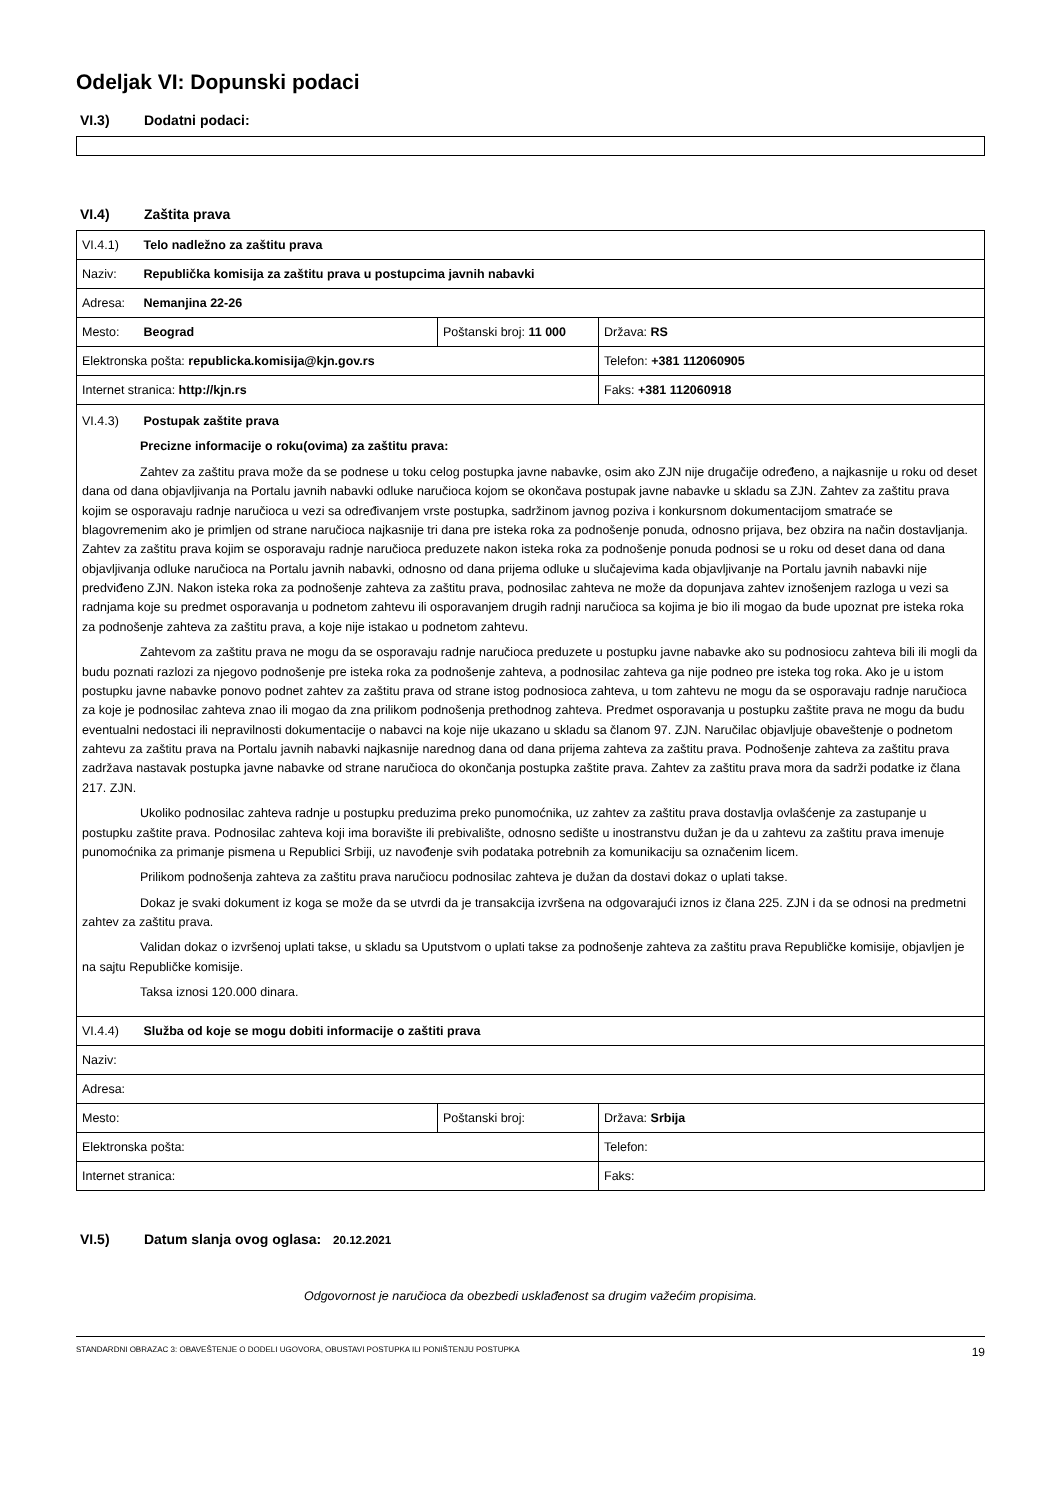Odeljak VI: Dopunski podaci
VI.3) Dodatni podaci:
VI.4) Zaštita prava
| VI.4.1) Telo nadležno za zaštitu prava | | |
| Naziv: Republička komisija za zaštitu prava u postupcima javnih nabavki | | |
| Adresa: Nemanjina 22-26 | | |
| Mesto: Beograd | Poštanski broj: 11 000 | Država: RS |
| Elektronska pošta: republicka.komisija@kjn.gov.rs | | Telefon: +381 112060905 |
| Internet stranica: http://kjn.rs | | Faks: +381 112060918 |
| VI.4.3) Postupak zaštite prava Precizne informacije o roku(ovima) za zaštitu prava: Zahtev za zaštitu prava može da se podnese u toku celog postupka javne nabavke, osim ako ZJN nije drugačije određeno, a najkasnije u roku od deset dana od dana objavljivanja na Portalu javnih nabavki odluke naručioca kojom se okončava postupak javne nabavke u skladu sa ZJN. Zahtev za zaštitu prava kojim se osporavaju radnje naručioca u vezi sa određivanjem vrste postupka, sadržinom javnog poziva i konkursnom dokumentacijom smatraće se blagovremenim ako je primljen od strane naručioca najkasnije tri dana pre isteka roka za podnošenje ponuda, odnosno prijava, bez obzira na način dostavljanja. Zahtev za zaštitu prava kojim se osporavaju radnje naručioca preduzete nakon isteka roka za podnošenje ponuda podnosi se u roku od deset dana od dana objavljivanja odluke naručioca na Portalu javnih nabavki, odnosno od dana prijema odluke u slučajevima kada objavljivanje na Portalu javnih nabavki nije predviđeno ZJN. Nakon isteka roka za podnošenje zahteva za zaštitu prava, podnosilac zahteva ne može da dopunjava zahtev iznošenjem razloga u vezi sa radnjama koje su predmet osporavanja u podnetom zahtevu ili osporavanjem drugih radnji naručioca sa kojima je bio ili mogao da bude upoznat pre isteka roka za podnošenje zahteva za zaštitu prava, a koje nije istakao u podnetom zahtevu. Zahtevom za zaštitu prava ne mogu da se osporavaju radnje naručioca preduzete u postupku javne nabavke ako su podnosiocu zahteva bili ili mogli da budu poznati razlozi za njegovo podnošenje pre isteka roka za podnošenje zahteva, a podnosilac zahteva ga nije podneo pre isteka tog roka. Ako je u istom postupku javne nabavke ponovo podnet zahtev za zaštitu prava od strane istog podnosioca zahteva, u tom zahtevu ne mogu da se osporavaju radnje naručioca za koje je podnosilac zahteva znao ili mogao da zna prilikom podnošenja prethodnog zahteva. Predmet osporavanja u postupku zaštite prava ne mogu da budu eventualni nedostaci ili nepravilnosti dokumentacije o nabavci na koje nije ukazano u skladu sa članom 97. ZJN. Naručilac objavljuje obaveštenje o podnetom zahtevu za zaštitu prava na Portalu javnih nabavki najkasnije narednog dana od dana prijema zahteva za zaštitu prava. Podnošenje zahteva za zaštitu prava zadržava nastavak postupka javne nabavke od strane naručioca do okončanja postupka zaštite prava. Zahtev za zaštitu prava mora da sadrži podatke iz člana 217. ZJN. Ukoliko podnosilac zahteva radnje u postupku preduzima preko punomoćnika, uz zahtev za zaštitu prava dostavlja ovlašćenje za zastupanje u postupku zaštite prava. Podnosilac zahteva koji ima boravište ili prebivalište, odnosno sedište u inostranstvu dužan je da u zahtevu za zaštitu prava imenuje punomoćnika za primanje pismena u Republici Srbiji, uz navođenje svih podataka potrebnih za komunikaciju sa označenim licem. Prilikom podnošenja zahteva za zaštitu prava naručiocu podnosilac zahteva je dužan da dostavi dokaz o uplati takse. Dokaz je svaki dokument iz koga se može da se utvrdi da je transakcija izvršena na odgovarajući iznos iz člana 225. ZJN i da se odnosi na predmetni zahtev za zaštitu prava. Validan dokaz o izvršenoj uplati takse, u skladu sa Uputstvom o uplati takse za podnošenje zahteva za zaštitu prava Republičke komisije, objavljen je na sajtu Republičke komisije. Taksa iznosi 120.000 dinara. | | |
| VI.4.4) Služba od koje se mogu dobiti informacije o zaštiti prava | | |
| Naziv: | | |
| Adresa: | | |
| Mesto: | Poštanski broj: | Država: Srbija |
| Elektronska pošta: | | Telefon: |
| Internet stranica: | | Faks: |
VI.5) Datum slanja ovog oglasa: 20.12.2021
Odgovornost je naručioca da obezbedi usklađenost sa drugim važećim propisima.
STANDARDNI OBRAZAC 3: OBAVEŠTENJE O DODELI UGOVORA, OBUSTAVI POSTUPKA ILI PONIŠTENJU POSTUPKA 19